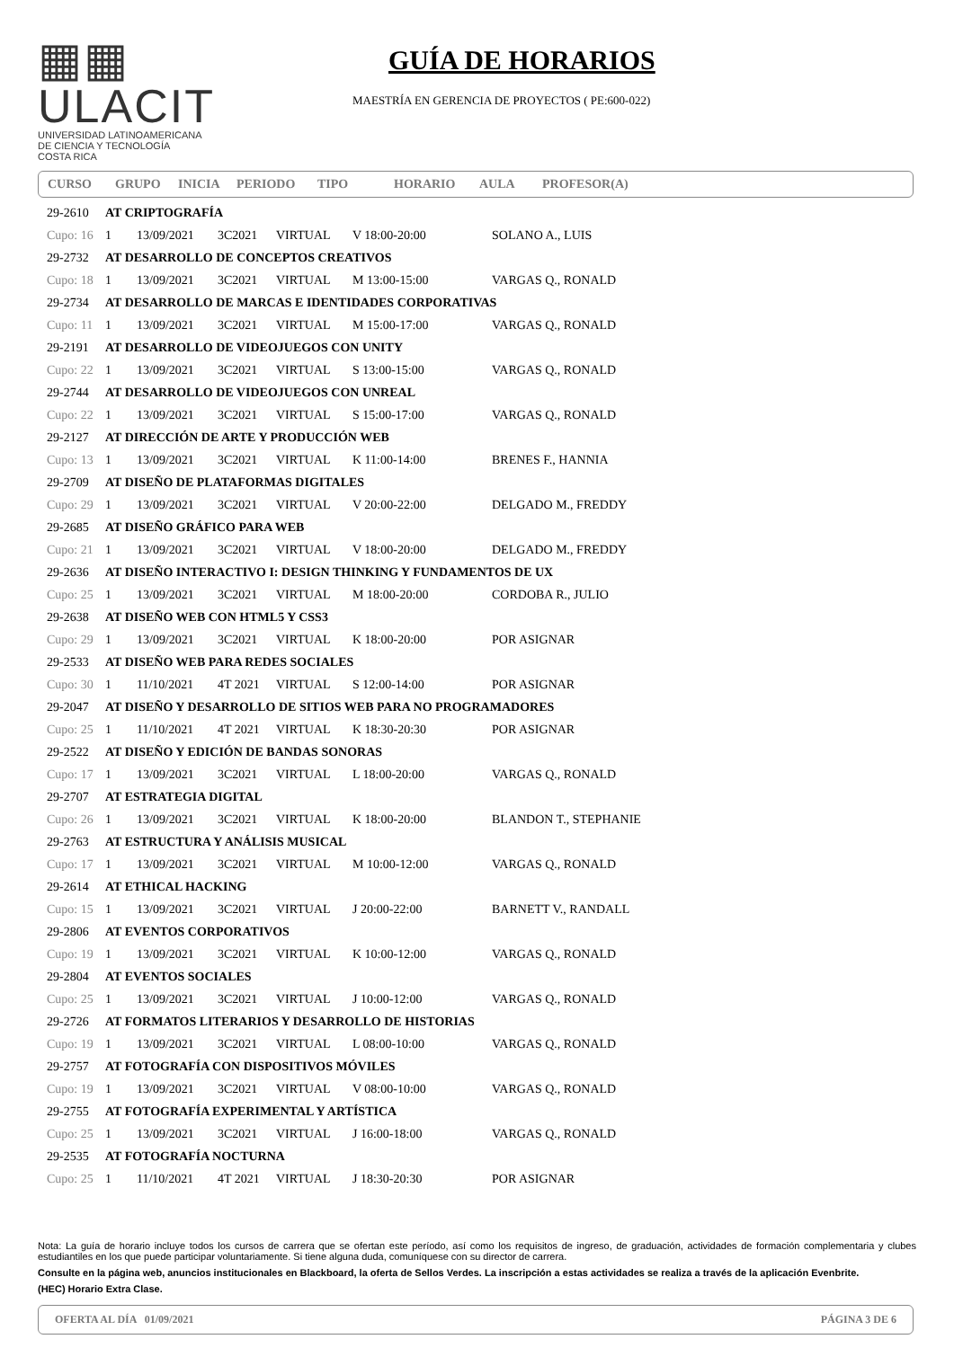▦▦ ULACIT
UNIVERSIDAD LATINOAMERICANA
DE CIENCIA Y TECNOLOGÍA
COSTA RICA
GUÍA DE HORARIOS
MAESTRÍA EN GERENCIA DE PROYECTOS ( PE:600-022)
CURSO GRUPO INICIA PERIODO TIPO HORARIO AULA PROFESOR(A)
| 29-2610 | AT CRIPTOGRAFÍA | | | | | |
| Cupo: 16 | 1 | 13/09/2021 | 3C2021 | VIRTUAL | V 18:00-20:00 | SOLANO A., LUIS |
| 29-2732 | AT DESARROLLO DE CONCEPTOS CREATIVOS | | | | | |
| Cupo: 18 | 1 | 13/09/2021 | 3C2021 | VIRTUAL | M 13:00-15:00 | VARGAS Q., RONALD |
| 29-2734 | AT DESARROLLO DE MARCAS E IDENTIDADES CORPORATIVAS | | | | | |
| Cupo: 11 | 1 | 13/09/2021 | 3C2021 | VIRTUAL | M 15:00-17:00 | VARGAS Q., RONALD |
| 29-2191 | AT DESARROLLO DE VIDEOJUEGOS CON UNITY | | | | | |
| Cupo: 22 | 1 | 13/09/2021 | 3C2021 | VIRTUAL | S 13:00-15:00 | VARGAS Q., RONALD |
| 29-2744 | AT DESARROLLO DE VIDEOJUEGOS CON UNREAL | | | | | |
| Cupo: 22 | 1 | 13/09/2021 | 3C2021 | VIRTUAL | S 15:00-17:00 | VARGAS Q., RONALD |
| 29-2127 | AT DIRECCIÓN DE ARTE Y PRODUCCIÓN WEB | | | | | |
| Cupo: 13 | 1 | 13/09/2021 | 3C2021 | VIRTUAL | K 11:00-14:00 | BRENES F., HANNIA |
| 29-2709 | AT DISEÑO DE PLATAFORMAS DIGITALES | | | | | |
| Cupo: 29 | 1 | 13/09/2021 | 3C2021 | VIRTUAL | V 20:00-22:00 | DELGADO M., FREDDY |
| 29-2685 | AT DISEÑO GRÁFICO PARA WEB | | | | | |
| Cupo: 21 | 1 | 13/09/2021 | 3C2021 | VIRTUAL | V 18:00-20:00 | DELGADO M., FREDDY |
| 29-2636 | AT DISEÑO INTERACTIVO I: DESIGN THINKING Y FUNDAMENTOS DE UX | | | | | |
| Cupo: 25 | 1 | 13/09/2021 | 3C2021 | VIRTUAL | M 18:00-20:00 | CORDOBA R., JULIO |
| 29-2638 | AT DISEÑO WEB CON HTML5 Y CSS3 | | | | | |
| Cupo: 29 | 1 | 13/09/2021 | 3C2021 | VIRTUAL | K 18:00-20:00 | POR ASIGNAR |
| 29-2533 | AT DISEÑO WEB PARA REDES SOCIALES | | | | | |
| Cupo: 30 | 1 | 11/10/2021 | 4T 2021 | VIRTUAL | S 12:00-14:00 | POR ASIGNAR |
| 29-2047 | AT DISEÑO Y DESARROLLO DE SITIOS WEB PARA NO PROGRAMADORES | | | | | |
| Cupo: 25 | 1 | 11/10/2021 | 4T 2021 | VIRTUAL | K 18:30-20:30 | POR ASIGNAR |
| 29-2522 | AT DISEÑO Y EDICIÓN DE BANDAS SONORAS | | | | | |
| Cupo: 17 | 1 | 13/09/2021 | 3C2021 | VIRTUAL | L 18:00-20:00 | VARGAS Q., RONALD |
| 29-2707 | AT ESTRATEGIA DIGITAL | | | | | |
| Cupo: 26 | 1 | 13/09/2021 | 3C2021 | VIRTUAL | K 18:00-20:00 | BLANDON T., STEPHANIE |
| 29-2763 | AT ESTRUCTURA Y ANÁLISIS MUSICAL | | | | | |
| Cupo: 17 | 1 | 13/09/2021 | 3C2021 | VIRTUAL | M 10:00-12:00 | VARGAS Q., RONALD |
| 29-2614 | AT ETHICAL HACKING | | | | | |
| Cupo: 15 | 1 | 13/09/2021 | 3C2021 | VIRTUAL | J 20:00-22:00 | BARNETT V., RANDALL |
| 29-2806 | AT EVENTOS CORPORATIVOS | | | | | |
| Cupo: 19 | 1 | 13/09/2021 | 3C2021 | VIRTUAL | K 10:00-12:00 | VARGAS Q., RONALD |
| 29-2804 | AT EVENTOS SOCIALES | | | | | |
| Cupo: 25 | 1 | 13/09/2021 | 3C2021 | VIRTUAL | J 10:00-12:00 | VARGAS Q., RONALD |
| 29-2726 | AT FORMATOS LITERARIOS Y DESARROLLO DE HISTORIAS | | | | | |
| Cupo: 19 | 1 | 13/09/2021 | 3C2021 | VIRTUAL | L 08:00-10:00 | VARGAS Q., RONALD |
| 29-2757 | AT FOTOGRAFÍA CON DISPOSITIVOS MÓVILES | | | | | |
| Cupo: 19 | 1 | 13/09/2021 | 3C2021 | VIRTUAL | V 08:00-10:00 | VARGAS Q., RONALD |
| 29-2755 | AT FOTOGRAFÍA EXPERIMENTAL Y ARTÍSTICA | | | | | |
| Cupo: 25 | 1 | 13/09/2021 | 3C2021 | VIRTUAL | J 16:00-18:00 | VARGAS Q., RONALD |
| 29-2535 | AT FOTOGRAFÍA NOCTURNA | | | | | |
| Cupo: 25 | 1 | 11/10/2021 | 4T 2021 | VIRTUAL | J 18:30-20:30 | POR ASIGNAR |
Nota: La guía de horario incluye todos los cursos de carrera que se ofertan este período, así como los requisitos de ingreso, de graduación, actividades de formación complementaria y clubes estudiantiles en los que puede participar voluntariamente. Si tiene alguna duda, comuníquese con su director de carrera.
Consulte en la página web, anuncios institucionales en Blackboard, la oferta de Sellos Verdes. La inscripción a estas actividades se realiza a través de la aplicación Evenbrite.
(HEC) Horario Extra Clase.
OFERTA AL DÍA 01/09/2021 PÁGINA 3 DE 6